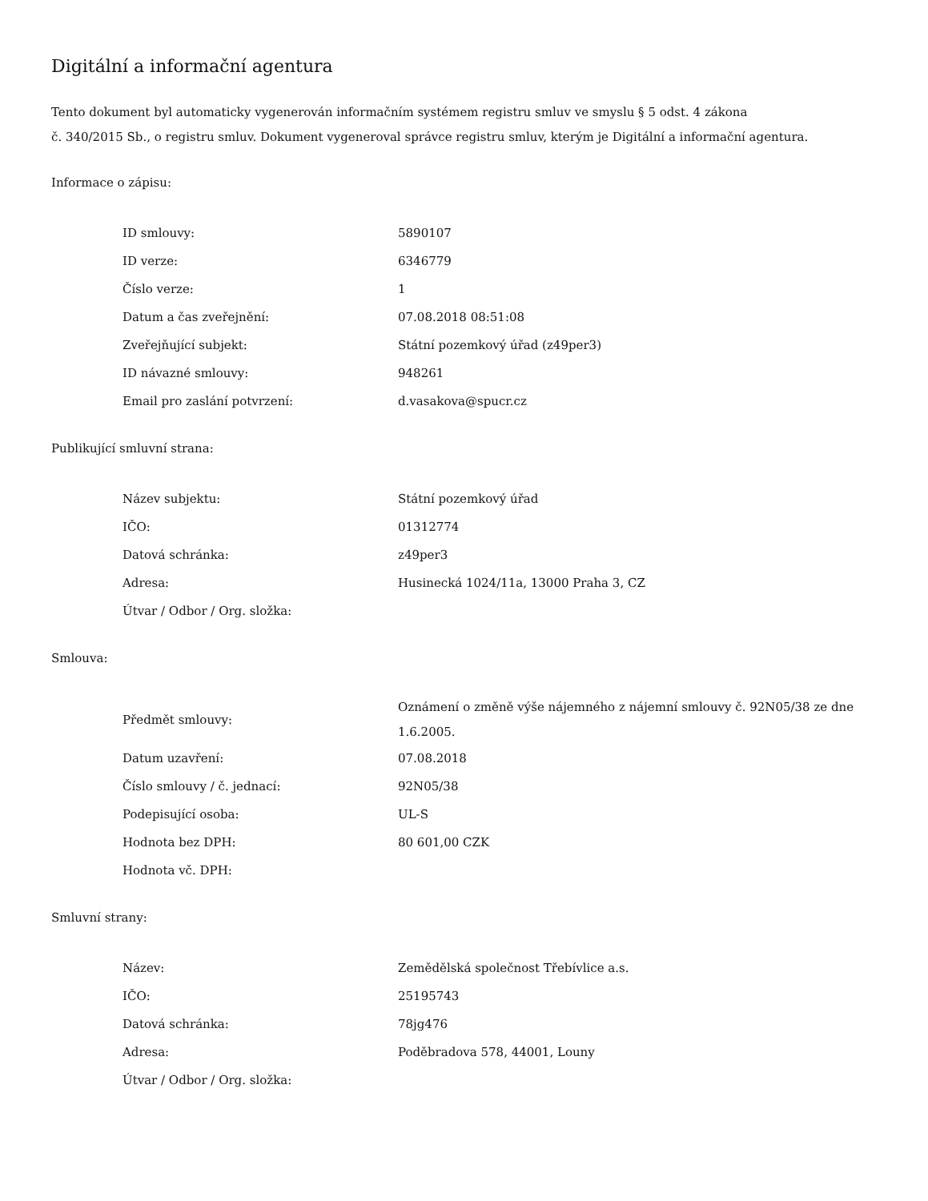Digitální a informační agentura
Tento dokument byl automaticky vygenerován informačním systémem registru smluv ve smyslu § 5 odst. 4 zákona
č. 340/2015 Sb., o registru smluv. Dokument vygeneroval správce registru smluv, kterým je Digitální a informační agentura.
Informace o zápisu:
| ID smlouvy: | 5890107 |
| ID verze: | 6346779 |
| Číslo verze: | 1 |
| Datum a čas zveřejnění: | 07.08.2018 08:51:08 |
| Zveřejňující subjekt: | Státní pozemkový úřad (z49per3) |
| ID návazné smlouvy: | 948261 |
| Email pro zaslání potvrzení: | d.vasakova@spucr.cz |
Publikující smluvní strana:
| Název subjektu: | Státní pozemkový úřad |
| IČO: | 01312774 |
| Datová schránka: | z49per3 |
| Adresa: | Husinecká 1024/11a, 13000 Praha 3, CZ |
| Útvar / Odbor / Org. složka: | |
Smlouva:
| Předmět smlouvy: | Oznámení o změně výše nájemného z nájemní smlouvy č. 92N05/38 ze dne 1.6.2005. |
| Datum uzavření: | 07.08.2018 |
| Číslo smlouvy / č. jednací: | 92N05/38 |
| Podepisující osoba: | UL-S |
| Hodnota bez DPH: | 80 601,00 CZK |
| Hodnota vč. DPH: | |
Smluvní strany:
| Název: | Zemědělská společnost Třebívlice a.s. |
| IČO: | 25195743 |
| Datová schránka: | 78jg476 |
| Adresa: | Poděbradova 578, 44001, Louny |
| Útvar / Odbor / Org. složka: | |